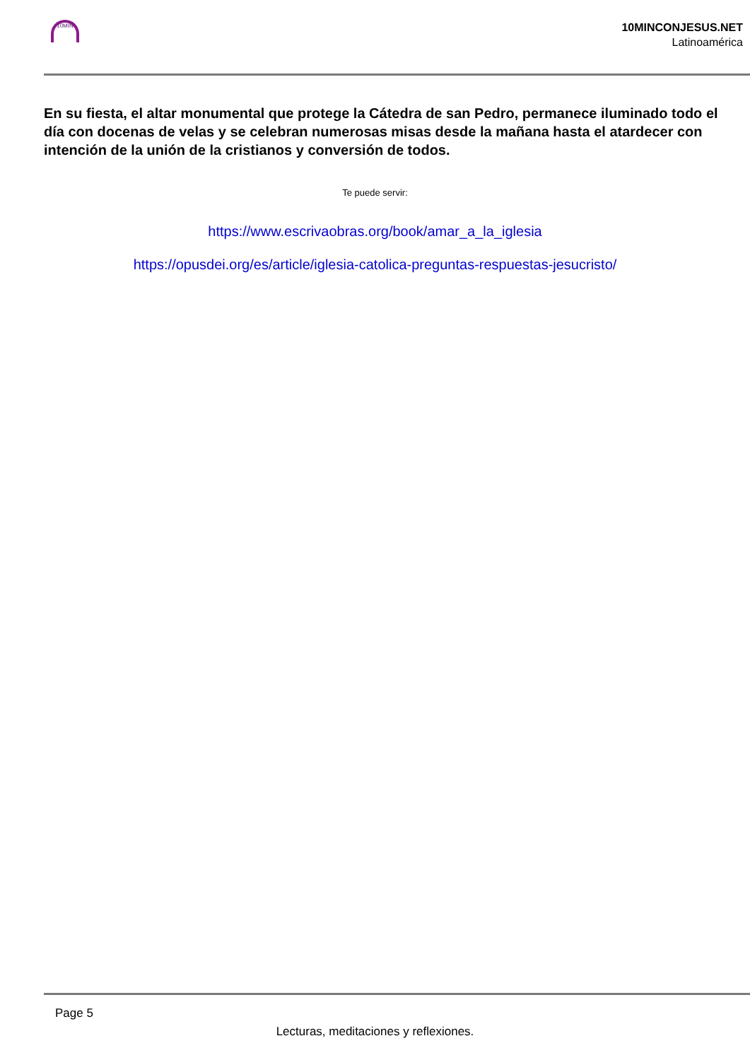10MIN
10MINCONJESUS.NET
Latinoamérica
En su fiesta, el altar monumental que protege la Cátedra de san Pedro, permanece iluminado todo el día con docenas de velas y se celebran numerosas misas desde la mañana hasta el atardecer con intención de la unión de la cristianos y conversión de todos.
Te puede servir:
https://www.escrivaobras.org/book/amar_a_la_iglesia
https://opusdei.org/es/article/iglesia-catolica-preguntas-respuestas-jesucristo/
Page 5
Lecturas, meditaciones y reflexiones.